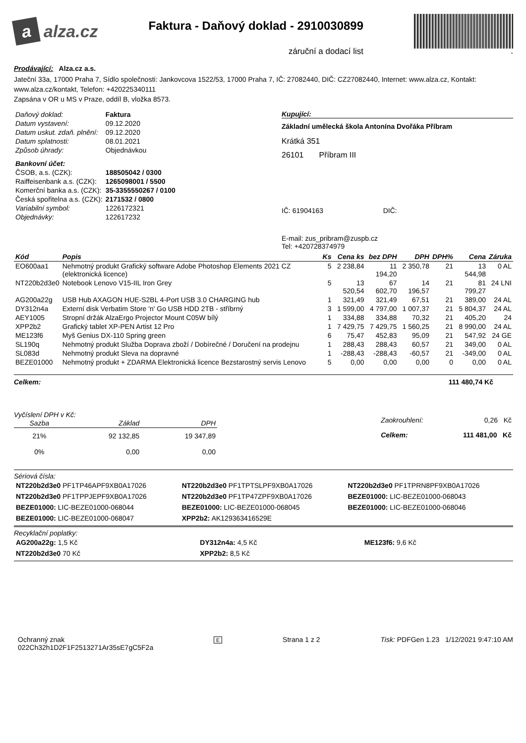a alza.cz
Faktura - Daňový doklad - 2910030899
záruční a dodací list
-
Prodávající: Alza.cz a.s.
Jateční 33a, 17000 Praha 7, Sídlo společnosti: Jankovcova 1522/53, 17000 Praha 7, IČ: 27082440, DIČ: CZ27082440, Internet: www.alza.cz, Kontakt: www.alza.cz/kontakt, Telefon: +420225340111
Zapsána v OR u MS v Praze, oddíl B, vložka 8573.
| Daňový doklad: | Faktura |
| Datum vystavení: | 09.12.2020 |
| Datum uskut. zdaň. plnění: | 09.12.2020 |
| Datum splatnosti: | 08.01.2021 |
| Způsob úhrady: | Objednávkou |
| Bankovní účet: | |
| ČSOB, a.s. (CZK): | 188505042 / 0300 |
| Raiffeisenbank a.s. (CZK): | 1265098001 / 5500 |
| Komerční banka a.s. (CZK): | 35-3355550267 / 0100 |
| Česká spořitelna a.s. (CZK): | 2171532 / 0800 |
| Variabilní symbol: | 1226172321 |
| Objednávky: | 122617232 |
Kupující:
Základní umělecká škola Antonína Dvořáka Příbram
Krátká 351
26101 Příbram III
IČ: 61904163 DIČ:
E-mail: zus_pribram@zuspb.cz
Tel: +420728374979
| Kód | Popis | Ks | Cena ks | bez DPH | DPH | DPH% | Cena | Záruka |
| --- | --- | --- | --- | --- | --- | --- | --- | --- |
| EO600aa1 | Nehmotný produkt Grafický software Adobe Photoshop Elements 2021 CZ (elektronická licence) | 5 | 2 238,84 | 11 194,20 | 2 350,78 | 21 | 13 544,98 | 0 AL |
| NT220b2d3e0 | Notebook Lenovo V15-IIL Iron Grey | 5 | 13 520,54 | 67 602,70 | 14 196,57 | 21 | 81 799,27 | 24 LNI |
| AG200a22g | USB Hub AXAGON HUE-S2BL 4-Port USB 3.0 CHARGING hub | 1 | 321,49 | 321,49 | 67,51 | 21 | 389,00 | 24 AL |
| DY312n4a | Externí disk Verbatim Store 'n' Go USB HDD 2TB - stříbrný | 3 | 1 599,00 | 4 797,00 | 1 007,37 | 21 | 5 804,37 | 24 AL |
| AEY1005 | Stropní držák AlzaErgo Projector Mount C05W bílý | 1 | 334,88 | 334,88 | 70,32 | 21 | 405,20 | 24 |
| XPP2b2 | Grafický tablet XP-PEN Artist 12 Pro | 1 | 7 429,75 | 7 429,75 | 1 560,25 | 21 | 8 990,00 | 24 AL |
| ME123f6 | Myš Genius DX-110 Spring green | 6 | 75,47 | 452,83 | 95,09 | 21 | 547,92 | 24 GE |
| SL190q | Nehmotný produkt Služba Doprava zboží / Dobírečné / Doručení na prodejnu | 1 | 288,43 | 288,43 | 60,57 | 21 | 349,00 | 0 AL |
| SL083d | Nehmotný produkt Sleva na dopravné | 1 | -288,43 | -288,43 | -60,57 | 21 | -349,00 | 0 AL |
| BEZE01000 | Nehmotný produkt + ZDARMA Elektronická licence Bezstarostný servis Lenovo | 5 | 0,00 | 0,00 | 0,00 | 0 | 0,00 | 0 AL |
Celkem: 111 480,74 Kč
Vyčíslení DPH v Kč:
| Sazba | Základ | DPH |
| --- | --- | --- |
| 21% | 92 132,85 | 19 347,89 |
| 0% | 0,00 | 0,00 |
| Zaokrouhlení: | 0,26 Kč |
| Celkem: | 111 481,00 Kč |
Sériová čísla:
| NT220b2d3e0 PF1TP46APF9XB0A17026 | NT220b2d3e0 PF1TPTSLPF9XB0A17026 | NT220b2d3e0 PF1TPRN8PF9XB0A17026 |
| NT220b2d3e0 PF1TPPJEPF9XB0A17026 | NT220b2d3e0 PF1TP47ZPF9XB0A17026 | BEZE01000: LIC-BEZE01000-068043 |
| BEZE01000: LIC-BEZE01000-068044 | BEZE01000: LIC-BEZE01000-068045 | BEZE01000: LIC-BEZE01000-068046 |
| BEZE01000: LIC-BEZE01000-068047 | XPP2b2: AK129363416529E | |
Recyklační poplatky:
| AG200a22g: 1,5 Kč | DY312n4a: 4,5 Kč | ME123f6: 9,6 Kč |
| NT220b2d3e0 70 Kč | XPP2b2: 8,5 Kč | |
Ochranný znak
022Ch32h1D2F1F2513271Ar35sE7gC5F2a
E
Strana 1 z 2 Tisk: PDFGen 1.23 1/12/2021 9:47:10 AM